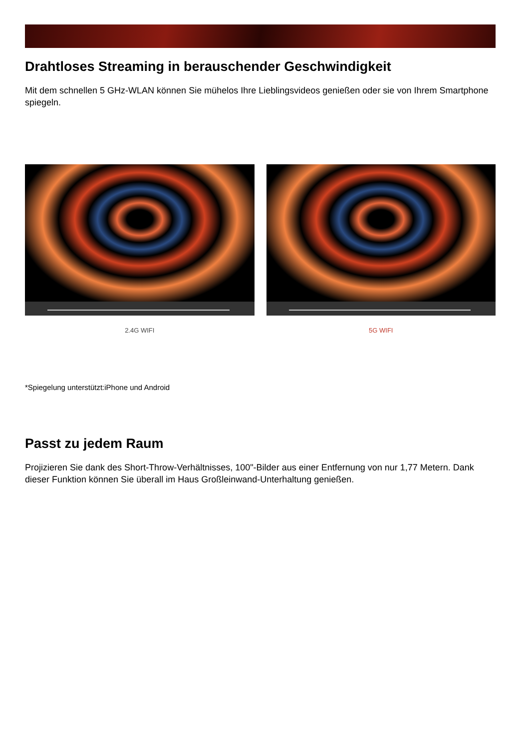Drahtloses Streaming in berauschender Geschwindigkeit
Mit dem schnellen 5 GHz-WLAN können Sie mühelos Ihre Lieblingsvideos genießen oder sie von Ihrem Smartphone spiegeln.
2.4G WIFI 5G WIFI
*Spiegelung unterstützt:iPhone und Android
Passt zu jedem Raum
Projizieren Sie dank des Short-Throw-Verhältnisses, 100"-Bilder aus einer Entfernung von nur 1,77 Metern. Dank dieser Funktion können Sie überall im Haus Großleinwand-Unterhaltung genießen.